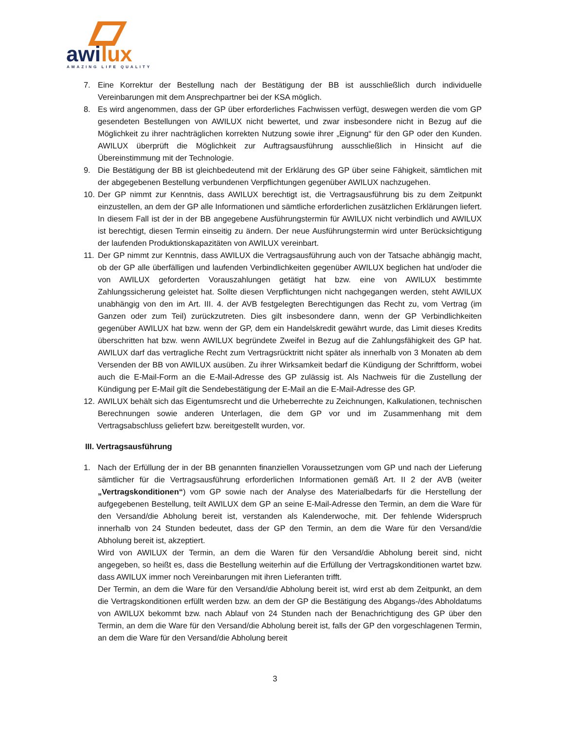awi
lux
AMAZING LIFE QUALITY
7. Eine Korrektur der Bestellung nach der Bestätigung der BB ist ausschließlich durch individuelle Vereinbarungen mit dem Ansprechpartner bei der KSA möglich.
8. Es wird angenommen, dass der GP über erforderliches Fachwissen verfügt, deswegen werden die vom GP gesendeten Bestellungen von AWILUX nicht bewertet, und zwar insbesondere nicht in Bezug auf die Möglichkeit zu ihrer nachträglichen korrekten Nutzung sowie ihrer „Eignung“ für den GP oder den Kunden. AWILUX überprüft die Möglichkeit zur Auftragsausführung ausschließlich in Hinsicht auf die Übereinstimmung mit der Technologie.
9. Die Bestätigung der BB ist gleichbedeutend mit der Erklärung des GP über seine Fähigkeit, sämtlichen mit der abgegebenen Bestellung verbundenen Verpflichtungen gegenüber AWILUX nachzugehen.
10. Der GP nimmt zur Kenntnis, dass AWILUX berechtigt ist, die Vertragsausführung bis zu dem Zeitpunkt einzustellen, an dem der GP alle Informationen und sämtliche erforderlichen zusätzlichen Erklärungen liefert. In diesem Fall ist der in der BB angegebene Ausführungstermin für AWILUX nicht verbindlich und AWILUX ist berechtigt, diesen Termin einseitig zu ändern. Der neue Ausführungstermin wird unter Berücksichtigung der laufenden Produktionskapazitäten von AWILUX vereinbart.
11. Der GP nimmt zur Kenntnis, dass AWILUX die Vertragsausführung auch von der Tatsache abhängig macht, ob der GP alle überfälligen und laufenden Verbindlichkeiten gegenüber AWILUX beglichen hat und/oder die von AWILUX geforderten Vorauszahlungen getätigt hat bzw. eine von AWILUX bestimmte Zahlungssicherung geleistet hat. Sollte diesen Verpflichtungen nicht nachgegangen werden, steht AWILUX unabhängig von den im Art. III. 4. der AVB festgelegten Berechtigungen das Recht zu, vom Vertrag (im Ganzen oder zum Teil) zurückzutreten. Dies gilt insbesondere dann, wenn der GP Verbindlichkeiten gegenüber AWILUX hat bzw. wenn der GP, dem ein Handelskredit gewährt wurde, das Limit dieses Kredits überschritten hat bzw. wenn AWILUX begründete Zweifel in Bezug auf die Zahlungsfähigkeit des GP hat. AWILUX darf das vertragliche Recht zum Vertragsrücktritt nicht später als innerhalb von 3 Monaten ab dem Versenden der BB von AWILUX ausüben. Zu ihrer Wirksamkeit bedarf die Kündigung der Schriftform, wobei auch die E-Mail-Form an die E-Mail-Adresse des GP zulässig ist. Als Nachweis für die Zustellung der Kündigung per E-Mail gilt die Sendebestätigung der E-Mail an die E-Mail-Adresse des GP.
12. AWILUX behält sich das Eigentumsrecht und die Urheberrechte zu Zeichnungen, Kalkulationen, technischen Berechnungen sowie anderen Unterlagen, die dem GP vor und im Zusammenhang mit dem Vertragsabschluss geliefert bzw. bereitgestellt wurden, vor.
III. Vertragsausführung
1. Nach der Erfüllung der in der BB genannten finanziellen Voraussetzungen vom GP und nach der Lieferung sämtlicher für die Vertragsausführung erforderlichen Informationen gemäß Art. II 2 der AVB (weiter „Vertragskonditionen“) vom GP sowie nach der Analyse des Materialbedarfs für die Herstellung der aufgegebenen Bestellung, teilt AWILUX dem GP an seine E-Mail-Adresse den Termin, an dem die Ware für den Versand/die Abholung bereit ist, verstanden als Kalenderwoche, mit. Der fehlende Widerspruch innerhalb von 24 Stunden bedeutet, dass der GP den Termin, an dem die Ware für den Versand/die Abholung bereit ist, akzeptiert.
Wird von AWILUX der Termin, an dem die Waren für den Versand/die Abholung bereit sind, nicht angegeben, so heißt es, dass die Bestellung weiterhin auf die Erfüllung der Vertragskonditionen wartet bzw. dass AWILUX immer noch Vereinbarungen mit ihren Lieferanten trifft.
Der Termin, an dem die Ware für den Versand/die Abholung bereit ist, wird erst ab dem Zeitpunkt, an dem die Vertragskonditionen erfüllt werden bzw. an dem der GP die Bestätigung des Abgangs-/des Abholdatums von AWILUX bekommt bzw. nach Ablauf von 24 Stunden nach der Benachrichtigung des GP über den Termin, an dem die Ware für den Versand/die Abholung bereit ist, falls der GP den vorgeschlagenen Termin, an dem die Ware für den Versand/die Abholung bereit
3